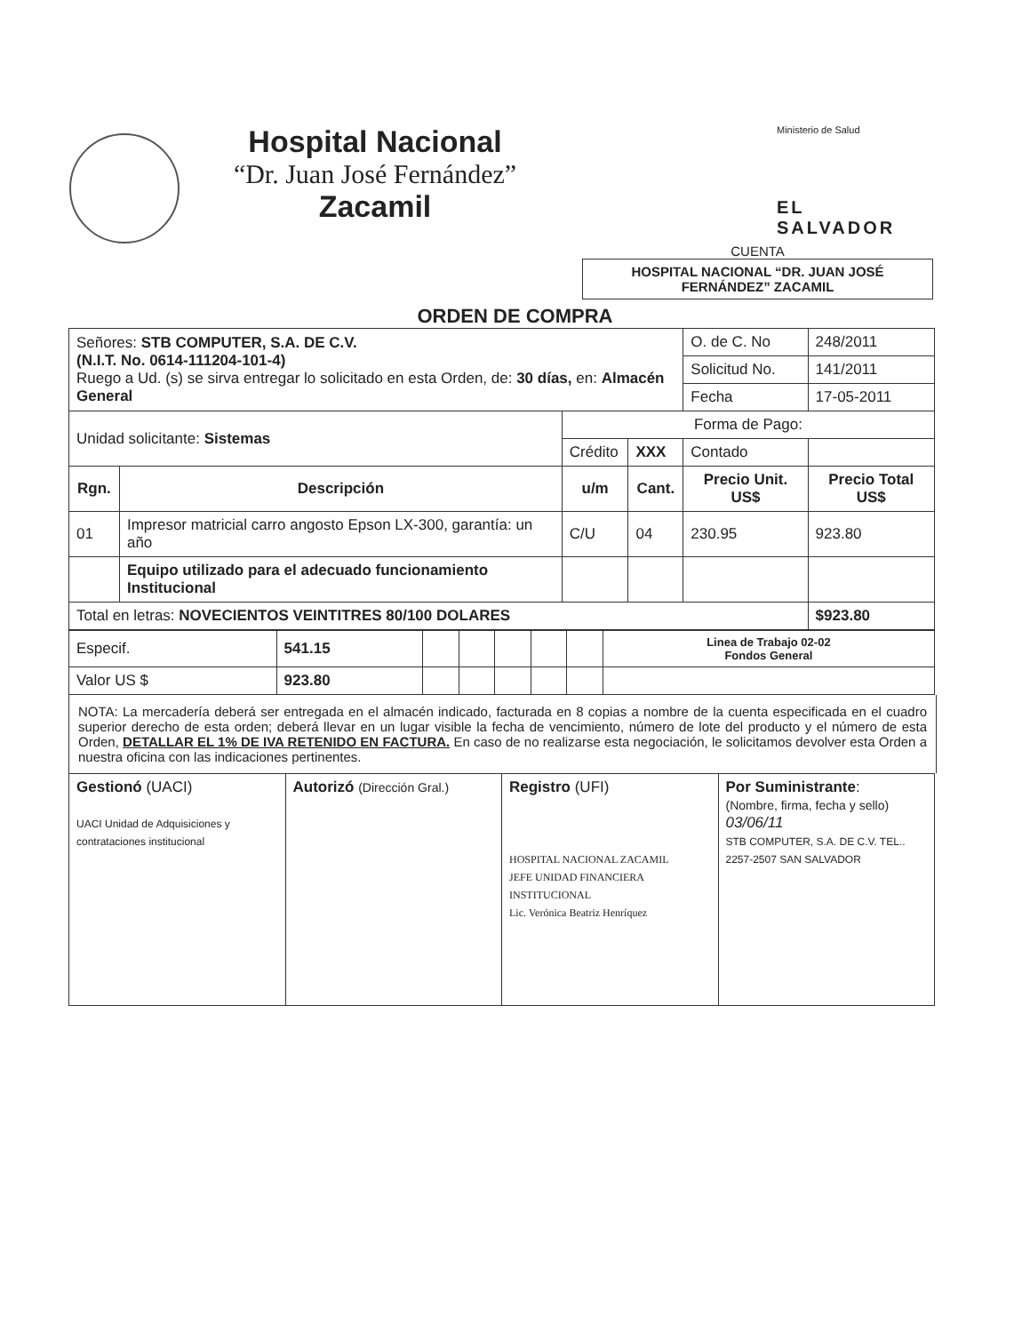Hospital Nacional
“Dr. Juan José Fernández”
Zacamil
Ministerio de Salud
EL SALVADOR
CUENTA
HOSPITAL NACIONAL “DR. JUAN JOSÉ FERNÁNDEZ” ZACAMIL
ORDEN DE COMPRA
| Señores: STB COMPUTER, S.A. DE C.V. (N.I.T. No. 0614-111204-101-4) Ruego a Ud. (s) se sirva entregar lo solicitado en esta Orden, de: 30 días, en: Almacén General | | | | O. de C. No | | 248/2011 |
| | | | | Solicitud No. | | 141/2011 |
| | | | | Fecha | | 17-05-2011 |
| Unidad solicitante: Sistemas | | Forma de Pago: | | | | |
| | | Crédito | XXX | Contado | | |
| Rgn. | Descripción | u/m | Cant. | Precio Unit. US$ | Precio Total US$ | |
| 01 | Impresor matricial carro angosto Epson LX-300, garantía: un año | C/U | 04 | 230.95 | 923.80 | |
| | Equipo utilizado para el adecuado funcionamiento Institucional | | | | | |
| Total en letras: NOVECIENTOS VEINTITRES 80/100 DOLARES | | | | | | $923.80 |
| Especif. | 541.15 | | | | | | Linea de Trabajo 02-02 Fondos General |
| Valor US $ | 923.80 | | | | | | |
NOTA: La mercadería deberá ser entregada en el almacén indicado, facturada en 8 copias a nombre de la cuenta especificada en el cuadro superior derecho de esta orden; deberá llevar en un lugar visible la fecha de vencimiento, número de lote del producto y el número de esta Orden, DETALLAR EL 1% DE IVA RETENIDO EN FACTURA. En caso de no realizarse esta negociación, le solicitamos devolver esta Orden a nuestra oficina con las indicaciones pertinentes.
| Gestionó (UACI) UACI Unidad de Adquisiciones y contrataciones institucional | Autorizó (Dirección Gral.) | Registro (UFI) HOSPITAL NACIONAL ZACAMIL JEFE UNIDAD FINANCIERA INSTITUCIONAL Lic. Verónica Beatriz Henríquez | Por Suministrante : (Nombre, firma, fecha y sello) 03/06/11 STB COMPUTER, S.A. DE C.V. TEL.. 2257-2507 SAN SALVADOR |